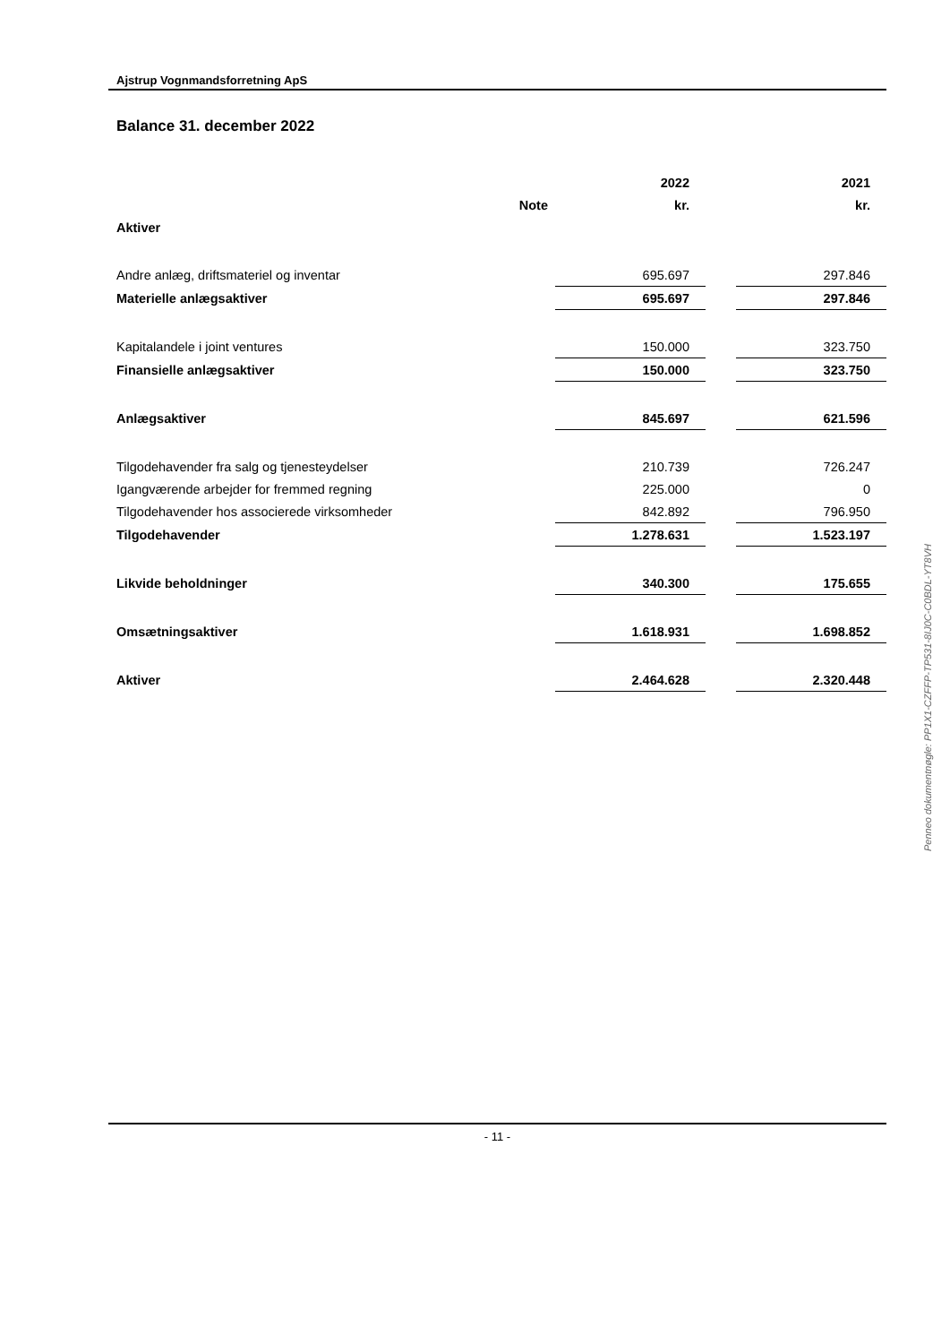Ajstrup Vognmandsforretning ApS
Balance 31. december 2022
| | | 2022 | | 2021 |
| --- | --- | --- | --- | --- |
| | Note | kr. | | kr. |
| Aktiver | | | | |
| Andre anlæg, driftsmateriel og inventar | | 695.697 | | 297.846 |
| Materielle anlægsaktiver | | 695.697 | | 297.846 |
| Kapitalandele i joint ventures | | 150.000 | | 323.750 |
| Finansielle anlægsaktiver | | 150.000 | | 323.750 |
| Anlægsaktiver | | 845.697 | | 621.596 |
| Tilgodehavender fra salg og tjenesteydelser | | 210.739 | | 726.247 |
| Igangværende arbejder for fremmed regning | | 225.000 | | 0 |
| Tilgodehavender hos associerede virksomheder | | 842.892 | | 796.950 |
| Tilgodehavender | | 1.278.631 | | 1.523.197 |
| Likvide beholdninger | | 340.300 | | 175.655 |
| Omsætningsaktiver | | 1.618.931 | | 1.698.852 |
| Aktiver | | 2.464.628 | | 2.320.448 |
Penneo dokumentnøgle: PP1X1-CZFFP-TP531-8IJ0C-C0BDL-YT8VH
- 11 -